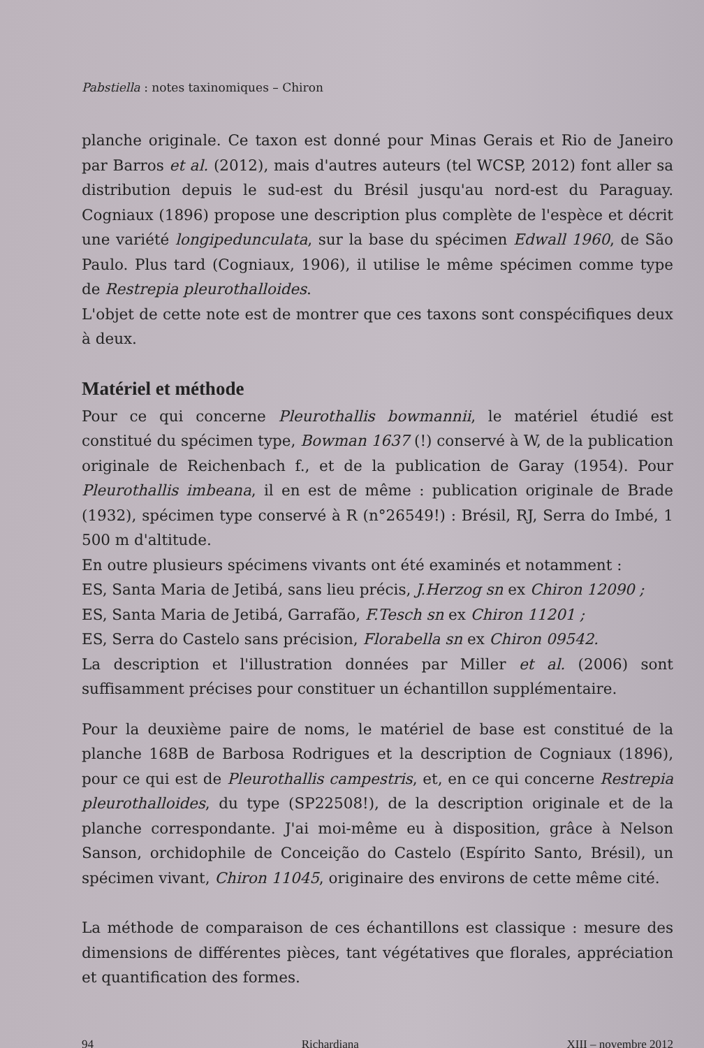Pabstiella : notes taxinomiques – Chiron
planche originale. Ce taxon est donné pour Minas Gerais et Rio de Janeiro par Barros et al. (2012), mais d'autres auteurs (tel WCSP, 2012) font aller sa distribution depuis le sud-est du Brésil jusqu'au nord-est du Paraguay. Cogniaux (1896) propose une description plus complète de l'espèce et décrit une variété longipedunculata, sur la base du spécimen Edwall 1960, de São Paulo. Plus tard (Cogniaux, 1906), il utilise le même spécimen comme type de Restrepia pleurothalloides.
L'objet de cette note est de montrer que ces taxons sont conspécifiques deux à deux.
Matériel et méthode
Pour ce qui concerne Pleurothallis bowmannii, le matériel étudié est constitué du spécimen type, Bowman 1637 (!) conservé à W, de la publication originale de Reichenbach f., et de la publication de Garay (1954). Pour Pleurothallis imbeana, il en est de même : publication originale de Brade (1932), spécimen type conservé à R (n°26549!) : Brésil, RJ, Serra do Imbé, 1 500 m d'altitude.
En outre plusieurs spécimens vivants ont été examinés et notamment :
ES, Santa Maria de Jetibá, sans lieu précis, J.Herzog sn ex Chiron 12090 ;
ES, Santa Maria de Jetibá, Garrafão, F.Tesch sn ex Chiron 11201 ;
ES, Serra do Castelo sans précision, Florabella sn ex Chiron 09542.
La description et l'illustration données par Miller et al. (2006) sont suffisamment précises pour constituer un échantillon supplémentaire.
Pour la deuxième paire de noms, le matériel de base est constitué de la planche 168B de Barbosa Rodrigues et la description de Cogniaux (1896), pour ce qui est de Pleurothallis campestris, et, en ce qui concerne Restrepia pleurothalloides, du type (SP22508!), de la description originale et de la planche correspondante. J'ai moi-même eu à disposition, grâce à Nelson Sanson, orchidophile de Conceição do Castelo (Espírito Santo, Brésil), un spécimen vivant, Chiron 11045, originaire des environs de cette même cité.
La méthode de comparaison de ces échantillons est classique : mesure des dimensions de différentes pièces, tant végétatives que florales, appréciation et quantification des formes.
94 Richardiana XIII – novembre 2012